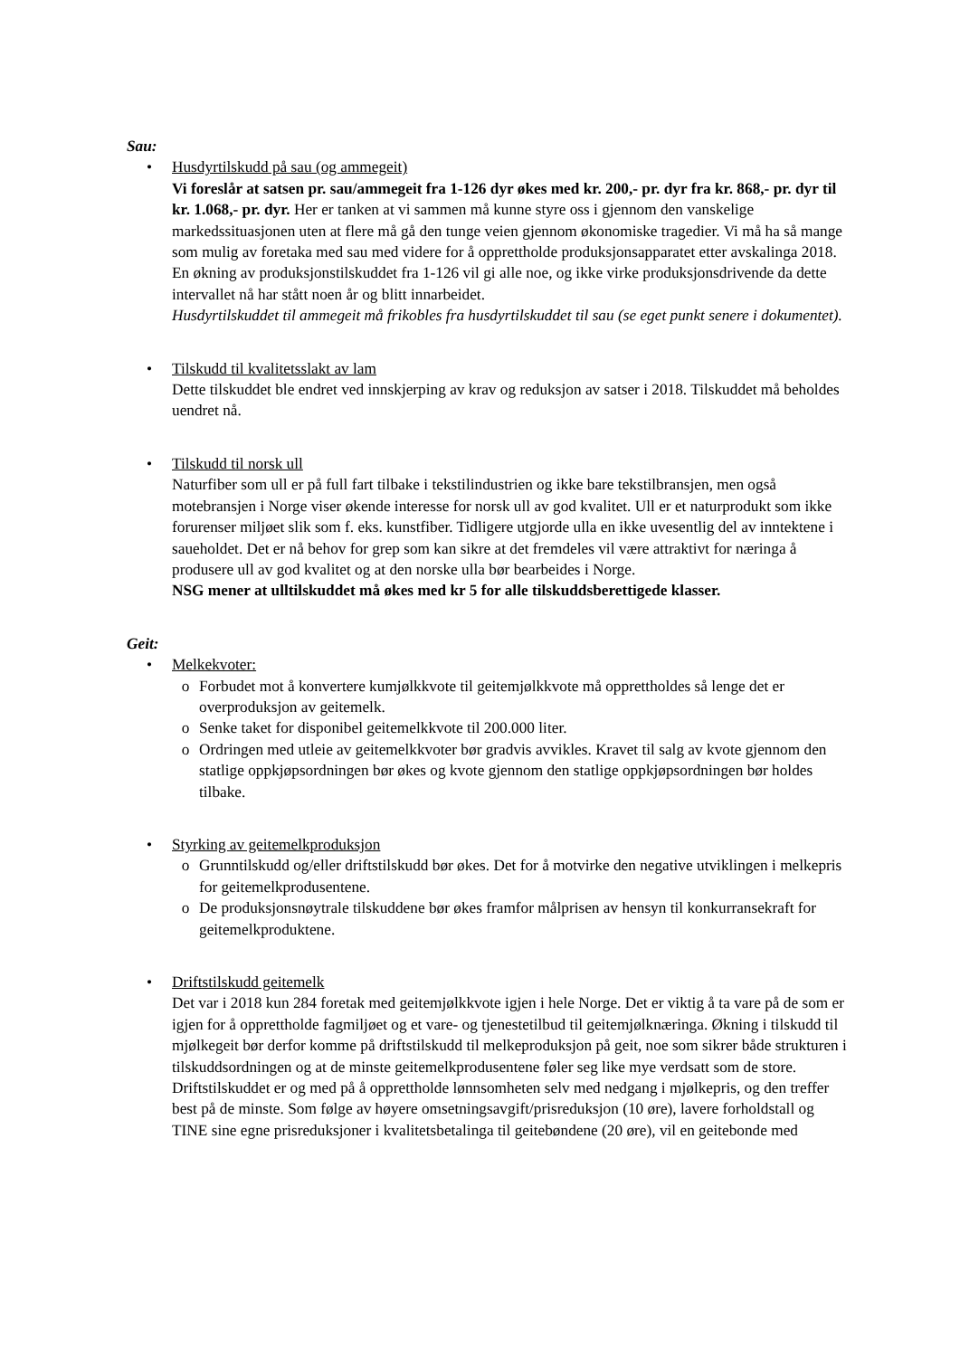Sau:
• Husdyrtilskudd på sau (og ammegeit)
Vi foreslår at satsen pr. sau/ammegeit fra 1-126 dyr økes med kr. 200,- pr. dyr fra kr. 868,- pr. dyr til kr. 1.068,- pr. dyr. Her er tanken at vi sammen må kunne styre oss i gjennom den vanskelige markedssituasjonen uten at flere må gå den tunge veien gjennom økonomiske tragedier. Vi må ha så mange som mulig av foretaka med sau med videre for å opprettholde produksjonsapparatet etter avskalinga 2018. En økning av produksjonstilskuddet fra 1-126 vil gi alle noe, og ikke virke produksjonsdrivende da dette intervallet nå har stått noen år og blitt innarbeidet.
Husdyrtilskuddet til ammegeit må frikobles fra husdyrtilskuddet til sau (se eget punkt senere i dokumentet).
• Tilskudd til kvalitetsslakt av lam
Dette tilskuddet ble endret ved innskjerping av krav og reduksjon av satser i 2018. Tilskuddet må beholdes uendret nå.
• Tilskudd til norsk ull
Naturfiber som ull er på full fart tilbake i tekstilindustrien og ikke bare tekstilbransjen, men også motebransjen i Norge viser økende interesse for norsk ull av god kvalitet. Ull er et naturprodukt som ikke forurenser miljøet slik som f. eks. kunstfiber. Tidligere utgjorde ulla en ikke uvesentlig del av inntektene i saueholdet. Det er nå behov for grep som kan sikre at det fremdeles vil være attraktivt for næringa å produsere ull av god kvalitet og at den norske ulla bør bearbeides i Norge.
NSG mener at ulltilskuddet må økes med kr 5 for alle tilskuddsberettigede klasser.
Geit:
• Melkekvoter:
o Forbudet mot å konvertere kumjølkkvote til geitemjølkkvote må opprettholdes så lenge det er overproduksjon av geitemelk.
o Senke taket for disponibel geitemelkkvote til 200.000 liter.
o Ordringen med utleie av geitemelkkvoter bør gradvis avvikles. Kravet til salg av kvote gjennom den statlige oppkjøpsordningen bør økes og kvote gjennom den statlige oppkjøpsordningen bør holdes tilbake.
• Styrking av geitemelkproduksjon
o Grunntilskudd og/eller driftstilskudd bør økes. Det for å motvirke den negative utviklingen i melkepris for geitemelkprodusentene.
o De produksjonsnøytrale tilskuddene bør økes framfor målprisen av hensyn til konkurransekraft for geitemelkproduktene.
• Driftstilskudd geitemelk
Det var i 2018 kun 284 foretak med geitemjølkkvote igjen i hele Norge. Det er viktig å ta vare på de som er igjen for å opprettholde fagmiljøet og et vare- og tjenestetilbud til geitemjølknæringa. Økning i tilskudd til mjølkegeit bør derfor komme på driftstilskudd til melkeproduksjon på geit, noe som sikrer både strukturen i tilskuddsordningen og at de minste geitemelkprodusentene føler seg like mye verdsatt som de store. Driftstilskuddet er og med på å opprettholde lønnsomheten selv med nedgang i mjølkepris, og den treffer best på de minste. Som følge av høyere omsetningsavgift/prisreduksjon (10 øre), lavere forholdstall og TINE sine egne prisreduksjoner i kvalitetsbetalinga til geitebøndene (20 øre), vil en geitebonde med